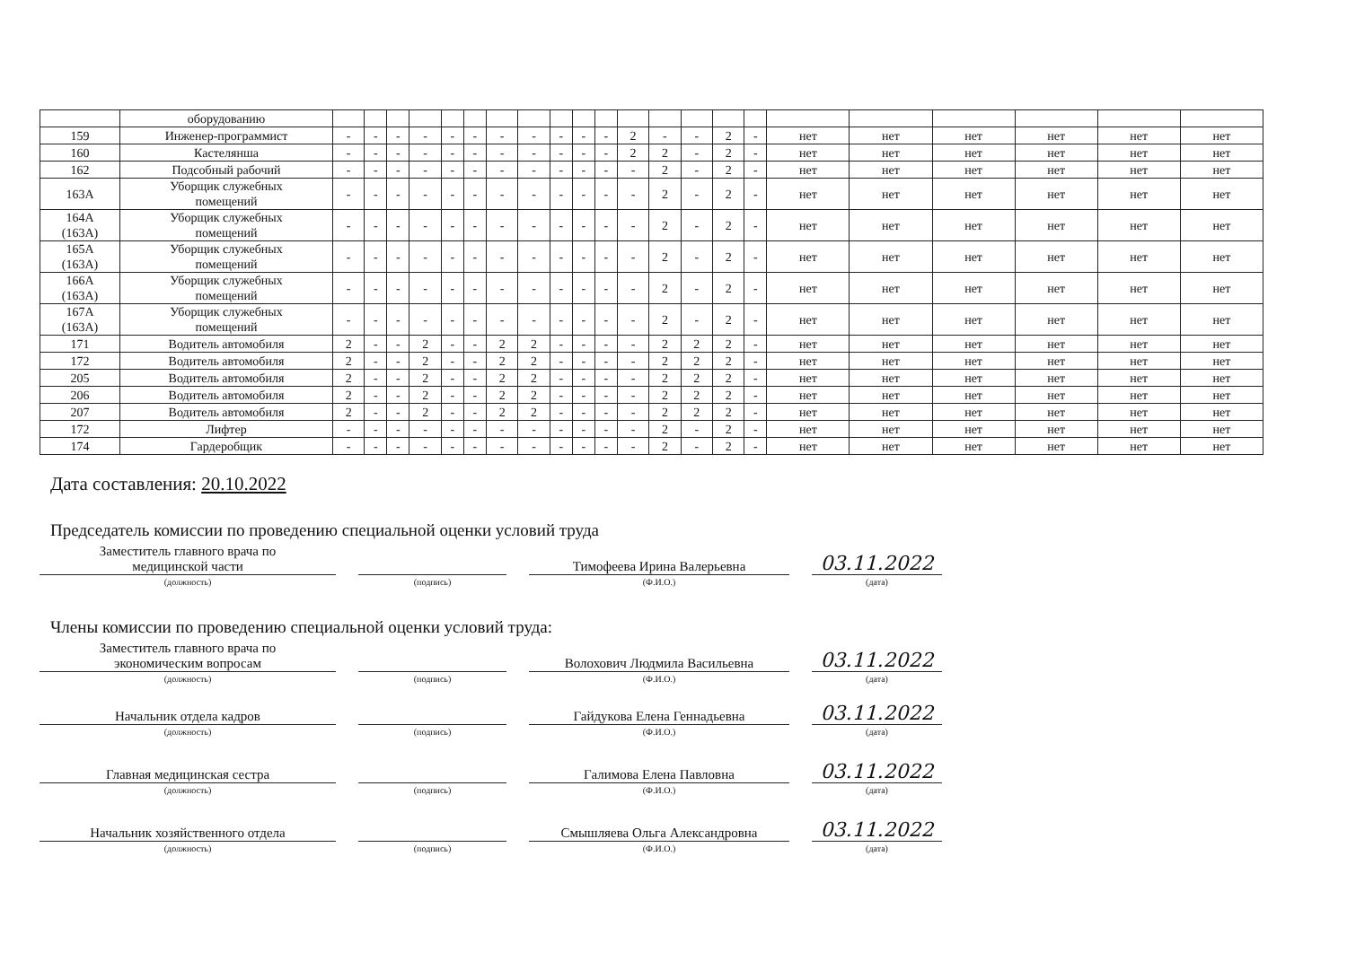| | оборудованию | | | | | | | | | | | | | | | | | | | | | | |
| 159 | Инженер-программист | - | - | - | - | - | - | - | - | - | - | - | 2 | - | - | 2 | - | нет | нет | нет | нет | нет | нет |
| 160 | Кастелянша | - | - | - | - | - | - | - | - | - | - | - | 2 | 2 | - | 2 | - | нет | нет | нет | нет | нет | нет |
| 162 | Подсобный рабочий | - | - | - | - | - | - | - | - | - | - | - | - | 2 | - | 2 | - | нет | нет | нет | нет | нет | нет |
| 163А | Уборщик служебных помещений | - | - | - | - | - | - | - | - | - | - | - | - | 2 | - | 2 | - | нет | нет | нет | нет | нет | нет |
| 164А (163А) | Уборщик служебных помещений | - | - | - | - | - | - | - | - | - | - | - | - | 2 | - | 2 | - | нет | нет | нет | нет | нет | нет |
| 165А (163А) | Уборщик служебных помещений | - | - | - | - | - | - | - | - | - | - | - | - | 2 | - | 2 | - | нет | нет | нет | нет | нет | нет |
| 166А (163А) | Уборщик служебных помещений | - | - | - | - | - | - | - | - | - | - | - | - | 2 | - | 2 | - | нет | нет | нет | нет | нет | нет |
| 167А (163А) | Уборщик служебных помещений | - | - | - | - | - | - | - | - | - | - | - | - | 2 | - | 2 | - | нет | нет | нет | нет | нет | нет |
| 171 | Водитель автомобиля | 2 | - | - | 2 | - | - | 2 | 2 | - | - | - | - | 2 | 2 | 2 | - | нет | нет | нет | нет | нет | нет |
| 172 | Водитель автомобиля | 2 | - | - | 2 | - | - | 2 | 2 | - | - | - | - | 2 | 2 | 2 | - | нет | нет | нет | нет | нет | нет |
| 205 | Водитель автомобиля | 2 | - | - | 2 | - | - | 2 | 2 | - | - | - | - | 2 | 2 | 2 | - | нет | нет | нет | нет | нет | нет |
| 206 | Водитель автомобиля | 2 | - | - | 2 | - | - | 2 | 2 | - | - | - | - | 2 | 2 | 2 | - | нет | нет | нет | нет | нет | нет |
| 207 | Водитель автомобиля | 2 | - | - | 2 | - | - | 2 | 2 | - | - | - | - | 2 | 2 | 2 | - | нет | нет | нет | нет | нет | нет |
| 172 | Лифтер | - | - | - | - | - | - | - | - | - | - | - | - | 2 | - | 2 | - | нет | нет | нет | нет | нет | нет |
| 174 | Гардеробщик | - | - | - | - | - | - | - | - | - | - | - | - | 2 | - | 2 | - | нет | нет | нет | нет | нет | нет |
Дата составления: 20.10.2022
Председатель комиссии по проведению специальной оценки условий труда
Заместитель главного врача по
медицинской части
Тимофеева Ирина Валерьевна
03.11.2022
(должность)
(подпись)
(Ф.И.О.)
(дата)
Члены комиссии по проведению специальной оценки условий труда:
Заместитель главного врача по
экономическим вопросам
Волохович Людмила Васильевна
03.11.2022
(должность)
(подпись)
(Ф.И.О.)
(дата)
Начальник отдела кадров
Гайдукова Елена Геннадьевна
03.11.2022
(должность)
(подпись)
(Ф.И.О.)
(дата)
Главная медицинская сестра
Галимова Елена Павловна
03.11.2022
(должность)
(подпись)
(Ф.И.О.)
(дата)
Начальник хозяйственного отдела
Смышляева Ольга Александровна
03.11.2022
(должность)
(подпись)
(Ф.И.О.)
(дата)